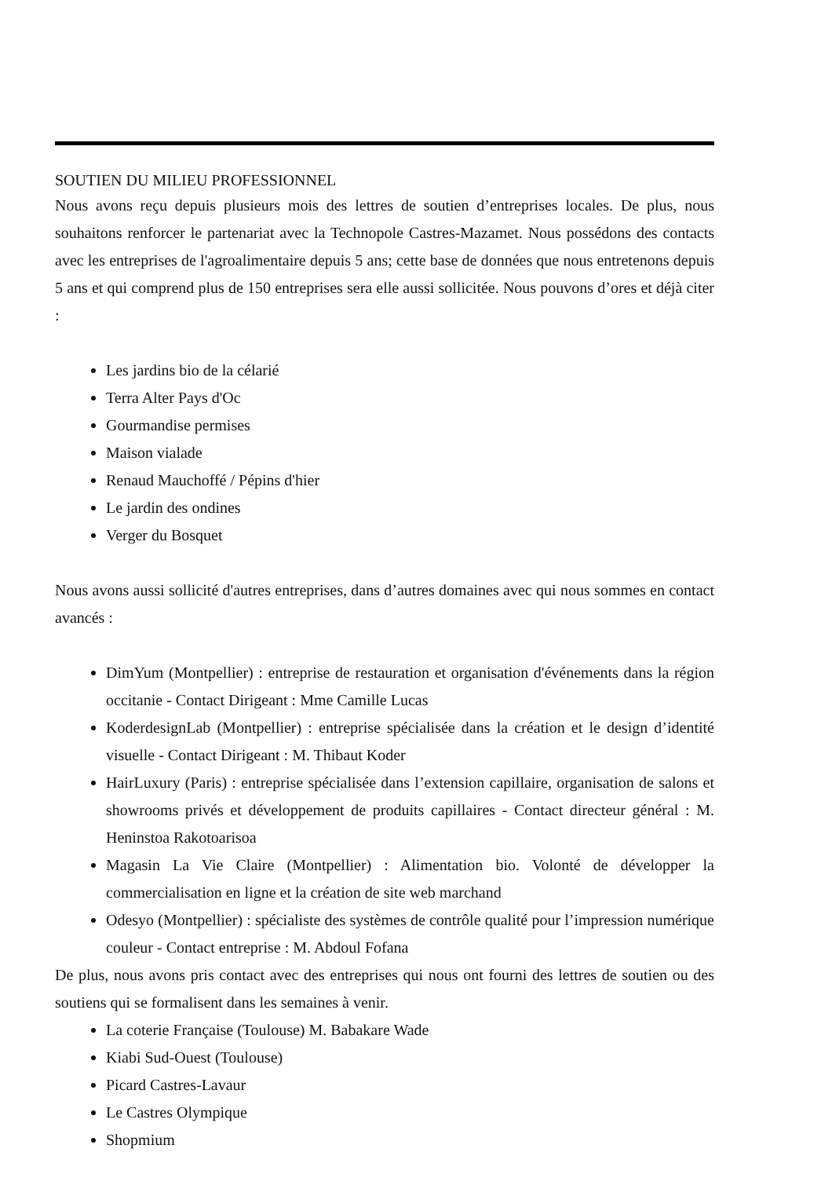SOUTIEN DU MILIEU PROFESSIONNEL
Nous avons reçu depuis plusieurs mois des lettres de soutien d’entreprises locales. De plus, nous souhaitons renforcer le partenariat avec la Technopole Castres-Mazamet. Nous possédons des contacts avec les entreprises de l'agroalimentaire depuis 5 ans; cette base de données que nous entretenons depuis 5 ans et qui comprend plus de 150 entreprises sera elle aussi sollicitée. Nous pouvons d’ores et déjà citer :
Les jardins bio de la célarié
Terra Alter Pays d'Oc
Gourmandise permises
Maison vialade
Renaud Mauchoffé / Pépins d'hier
Le jardin des ondines
Verger du Bosquet
Nous avons aussi sollicité d'autres entreprises, dans d’autres domaines avec qui nous sommes en contact avancés :
DimYum (Montpellier) : entreprise de restauration et organisation d'événements dans la région occitanie - Contact Dirigeant : Mme Camille Lucas
KoderdesignLab (Montpellier) : entreprise spécialisée dans la création et le design d’identité visuelle - Contact Dirigeant : M. Thibaut Koder
HairLuxury (Paris) : entreprise spécialisée dans l’extension capillaire, organisation de salons et showrooms privés et développement de produits capillaires - Contact directeur général : M. Heninstoa Rakotoarisoa
Magasin La Vie Claire (Montpellier) : Alimentation bio. Volonté de développer la commercialisation en ligne et la création de site web marchand
Odesyo (Montpellier) : spécialiste des systèmes de contrôle qualité pour l’impression numérique couleur - Contact entreprise : M. Abdoul Fofana
De plus, nous avons pris contact avec des entreprises qui nous ont fourni des lettres de soutien ou des soutiens qui se formalisent dans les semaines à venir.
La coterie Française (Toulouse) M. Babakare Wade
Kiabi Sud-Ouest (Toulouse)
Picard Castres-Lavaur
Le Castres Olympique
Shopmium